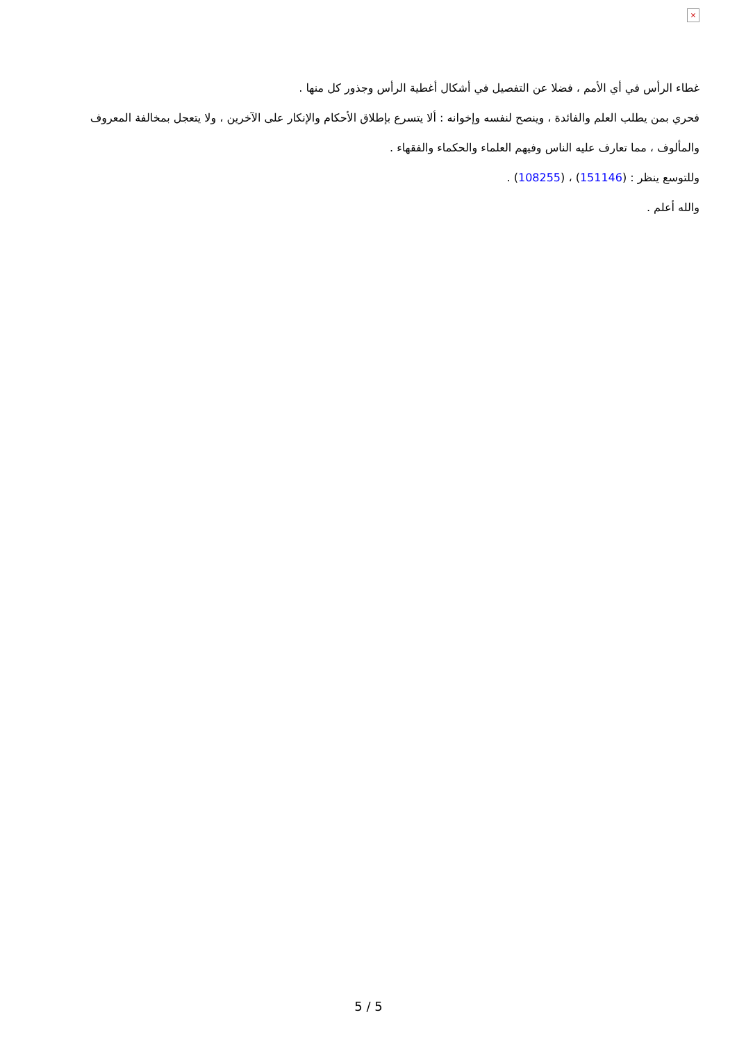×
غطاء الرأس في أي الأمم ، فضلا عن التفصيل في أشكال أغطية الرأس وجذور كل منها .
فحري بمن يطلب العلم والفائدة ، وينصح لنفسه وإخوانه : ألا يتسرع بإطلاق الأحكام والإنكار على الآخرين ، ولا يتعجل بمخالفة المعروف والمألوف ، مما تعارف عليه الناس وفيهم العلماء والحكماء والفقهاء .
وللتوسع ينظر : (151146) ، (108255) .
والله أعلم .
5 / 5